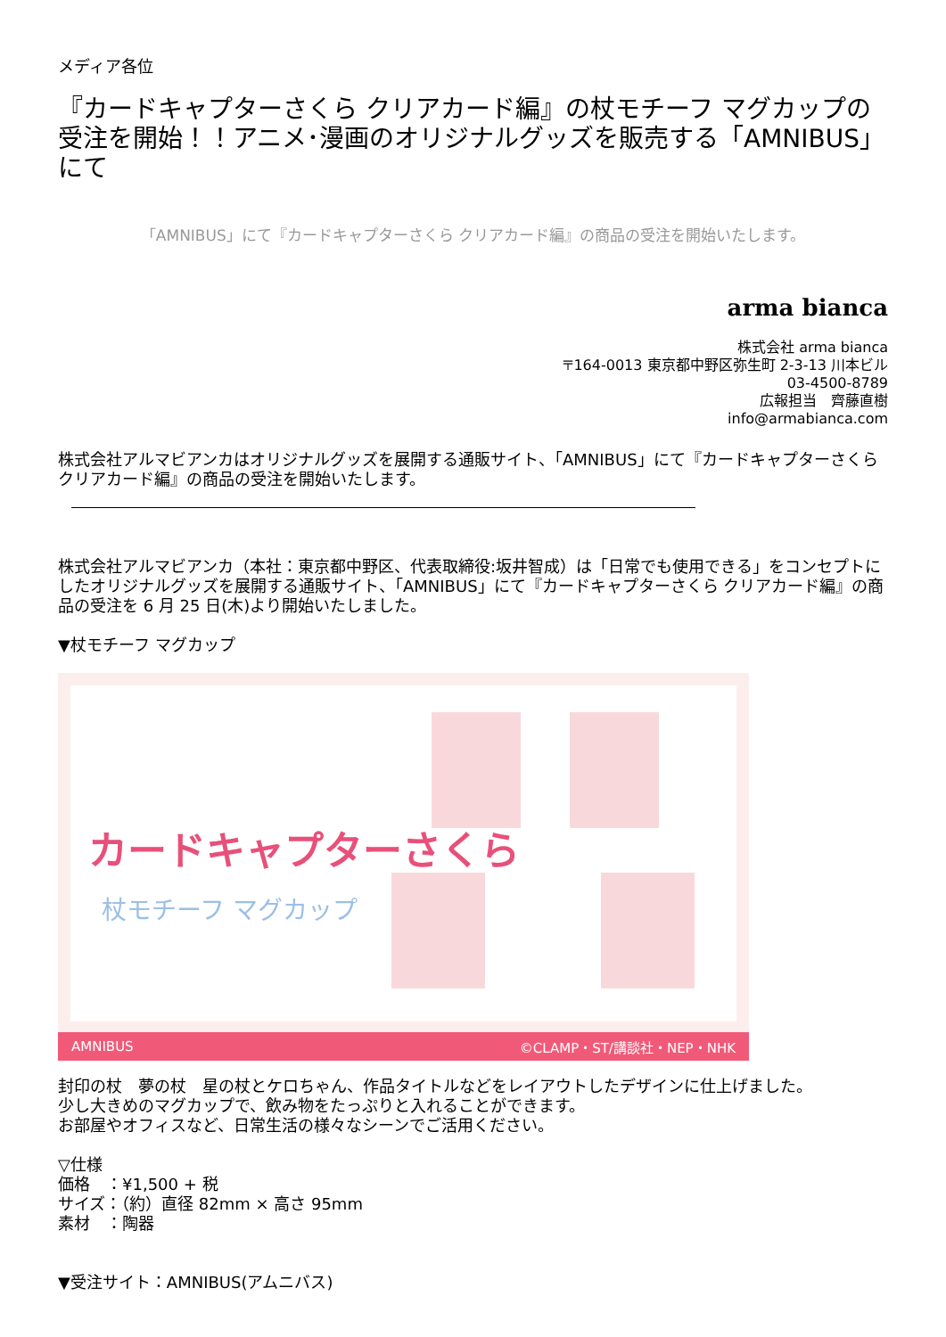メディア各位
『カードキャプターさくら クリアカード編』の杖モチーフ マグカップの受注を開始！！アニメ･漫画のオリジナルグッズを販売する「AMNIBUS」にて
「AMNIBUS」にて『カードキャプターさくら クリアカード編』の商品の受注を開始いたします。
arma bianca
株式会社 arma bianca
〒164-0013 東京都中野区弥生町 2-3-13 川本ビル
03-4500-8789
広報担当　齊藤直樹
info@armabianca.com
株式会社アルマビアンカはオリジナルグッズを展開する通販サイト、「AMNIBUS」にて『カードキャプターさくら クリアカード編』の商品の受注を開始いたします。
株式会社アルマビアンカ（本社：東京都中野区、代表取締役:坂井智成）は「日常でも使用できる」をコンセプトにしたオリジナルグッズを展開する通販サイト、「AMNIBUS」にて『カードキャプターさくら クリアカード編』の商品の受注を 6 月 25 日(木)より開始いたしました。
▼杖モチーフ マグカップ
カードキャプターさくら
杖モチーフ マグカップ
AMNIBUS ©CLAMP・ST/講談社・NEP・NHK
封印の杖　夢の杖　星の杖とケロちゃん、作品タイトルなどをレイアウトしたデザインに仕上げました。
少し大きめのマグカップで、飲み物をたっぷりと入れることができます。
お部屋やオフィスなど、日常生活の様々なシーンでご活用ください。
▽仕様
価格　：¥1,500 + 税
サイズ：（約）直径 82mm × 高さ 95mm
素材　：陶器
▼受注サイト：AMNIBUS(アムニバス)